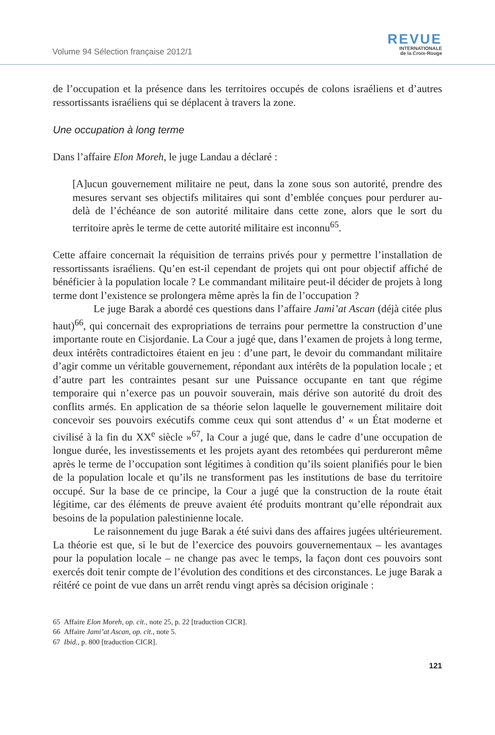Volume 94 Sélection française 2012/1
REVUE
INTERNATIONALE
de la Croix-Rouge
de l’occupation et la présence dans les territoires occupés de colons israéliens et d’autres ressortissants israéliens qui se déplacent à travers la zone.
Une occupation à long terme
Dans l’affaire Elon Moreh, le juge Landau a déclaré :
[A]ucun gouvernement militaire ne peut, dans la zone sous son autorité, prendre des mesures servant ses objectifs militaires qui sont d’emblée conçues pour perdurer au-delà de l’échéance de son autorité militaire dans cette zone, alors que le sort du territoire après le terme de cette autorité militaire est inconnu<sup>65</sup>.
Cette affaire concernait la réquisition de terrains privés pour y permettre l’installation de ressortissants israéliens. Qu’en est-il cependant de projets qui ont pour objectif affiché de bénéficier à la population locale ? Le commandant militaire peut-il décider de projets à long terme dont l’existence se prolongera même après la fin de l’occupation ?
Le juge Barak a abordé ces questions dans l’affaire Jami’at Ascan (déjà citée plus haut)<sup>66</sup>, qui concernait des expropriations de terrains pour permettre la construction d’une importante route en Cisjordanie. La Cour a jugé que, dans l’examen de projets à long terme, deux intérêts contradictoires étaient en jeu : d’une part, le devoir du commandant militaire d’agir comme un véritable gouvernement, répondant aux intérêts de la population locale ; et d’autre part les contraintes pesant sur une Puissance occupante en tant que régime temporaire qui n’exerce pas un pouvoir souverain, mais dérive son autorité du droit des conflits armés. En application de sa théorie selon laquelle le gouvernement militaire doit concevoir ses pouvoirs exécutifs comme ceux qui sont attendus d’ « un État moderne et civilisé à la fin du XX<sup>e</sup> siècle »<sup>67</sup>, la Cour a jugé que, dans le cadre d’une occupation de longue durée, les investissements et les projets ayant des retombées qui perdureront même après le terme de l’occupation sont légitimes à condition qu’ils soient planifiés pour le bien de la population locale et qu’ils ne transforment pas les institutions de base du territoire occupé. Sur la base de ce principe, la Cour a jugé que la construction de la route était légitime, car des éléments de preuve avaient été produits montrant qu’elle répondrait aux besoins de la population palestinienne locale.
Le raisonnement du juge Barak a été suivi dans des affaires jugées ultérieurement. La théorie est que, si le but de l’exercice des pouvoirs gouvernementaux – les avantages pour la population locale – ne change pas avec le temps, la façon dont ces pouvoirs sont exercés doit tenir compte de l’évolution des conditions et des circonstances. Le juge Barak a réitéré ce point de vue dans un arrêt rendu vingt après sa décision originale :
65 Affaire Elon Moreh, op. cit., note 25, p. 22 [traduction CICR].
66 Affaire Jami’at Ascan, op. cit., note 5.
67 Ibid., p. 800 [traduction CICR].
121